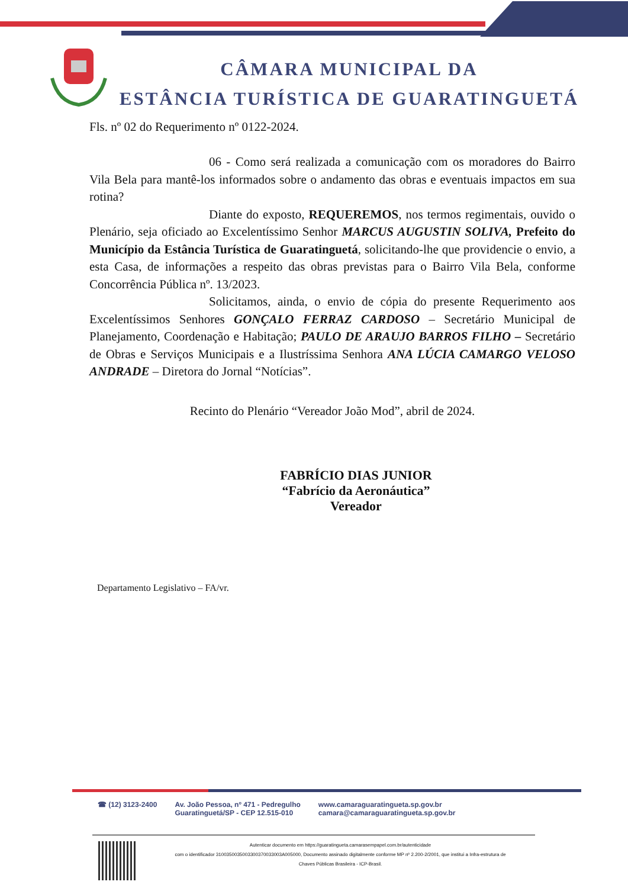CÂMARA MUNICIPAL DA
ESTÂNCIA TURÍSTICA DE GUARATINGUETÁ
Fls. nº 02 do Requerimento nº 0122-2024.
06 - Como será realizada a comunicação com os moradores do Bairro Vila Bela para mantê-los informados sobre o andamento das obras e eventuais impactos em sua rotina?
Diante do exposto, REQUEREMOS, nos termos regimentais, ouvido o Plenário, seja oficiado ao Excelentíssimo Senhor MARCUS AUGUSTIN SOLIVA, Prefeito do Município da Estância Turística de Guaratinguetá, solicitando-lhe que providencie o envio, a esta Casa, de informações a respeito das obras previstas para o Bairro Vila Bela, conforme Concorrência Pública nº. 13/2023.
Solicitamos, ainda, o envio de cópia do presente Requerimento aos Excelentíssimos Senhores GONÇALO FERRAZ CARDOSO – Secretário Municipal de Planejamento, Coordenação e Habitação; PAULO DE ARAUJO BARROS FILHO – Secretário de Obras e Serviços Municipais e a Ilustríssima Senhora ANA LÚCIA CAMARGO VELOSO ANDRADE – Diretora do Jornal “Notícias”.
Recinto do Plenário “Vereador João Mod”, abril de 2024.
FABRÍCIO DIAS JUNIOR
“Fabrício da Aeronáutica”
Vereador
Departamento Legislativo – FA/vr.
☎ (12) 3123-2400 Av. João Pessoa, nº 471 - Pedregulho
Guaratinguetá/SP - CEP 12.515-010 www.camaraguaratingueta.sp.gov.br
camara@camaraguaratingueta.sp.gov.br
Autenticar documento em https://guaratingueta.camarasempapel.com.br/autenticidade
com o identificador 3100350035003300370033003A005000, Documento assinado digitalmente conforme MP nº 2.200-2/2001, que institui a Infra-estrutura de
Chaves Públicas Brasileira - ICP-Brasil.